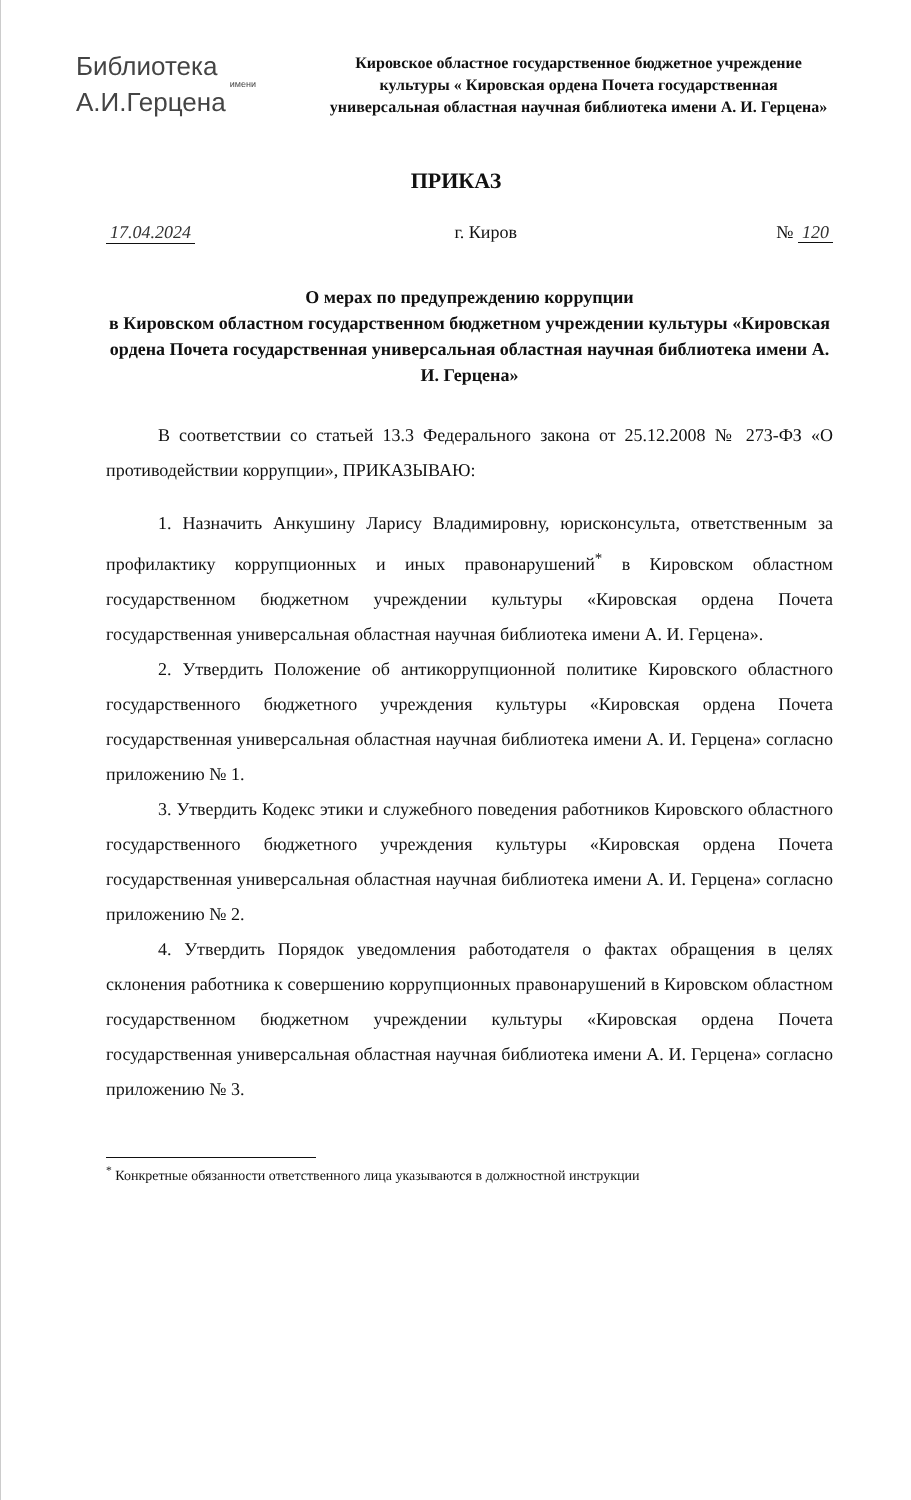Библиотека
имени
А.И.Герцена
Кировское областное государственное бюджетное учреждение культуры « Кировская ордена Почета государственная универсальная областная научная библиотека имени А. И. Герцена»
ПРИКАЗ
17.04.2024 г. Киров № 120
О мерах по предупреждению коррупции
в Кировском областном государственном бюджетном учреждении культуры «Кировская ордена Почета государственная универсальная областная научная библиотека имени А. И. Герцена»
В соответствии со статьей 13.3 Федерального закона от 25.12.2008 № 273-ФЗ «О противодействии коррупции», ПРИКАЗЫВАЮ:
1. Назначить Анкушину Ларису Владимировну, юрисконсульта, ответственным за профилактику коррупционных и иных правонарушений<sup>*</sup> в Кировском областном государственном бюджетном учреждении культуры «Кировская ордена Почета государственная универсальная областная научная библиотека имени А. И. Герцена».
2. Утвердить Положение об антикоррупционной политике Кировского областного государственного бюджетного учреждения культуры «Кировская ордена Почета государственная универсальная областная научная библиотека имени А. И. Герцена» согласно приложению № 1.
3. Утвердить Кодекс этики и служебного поведения работников Кировского областного государственного бюджетного учреждения культуры «Кировская ордена Почета государственная универсальная областная научная библиотека имени А. И. Герцена» согласно приложению № 2.
4. Утвердить Порядок уведомления работодателя о фактах обращения в целях склонения работника к совершению коррупционных правонарушений в Кировском областном государственном бюджетном учреждении культуры «Кировская ордена Почета государственная универсальная областная научная библиотека имени А. И. Герцена» согласно приложению № 3.
<sup>*</sup> Конкретные обязанности ответственного лица указываются в должностной инструкции